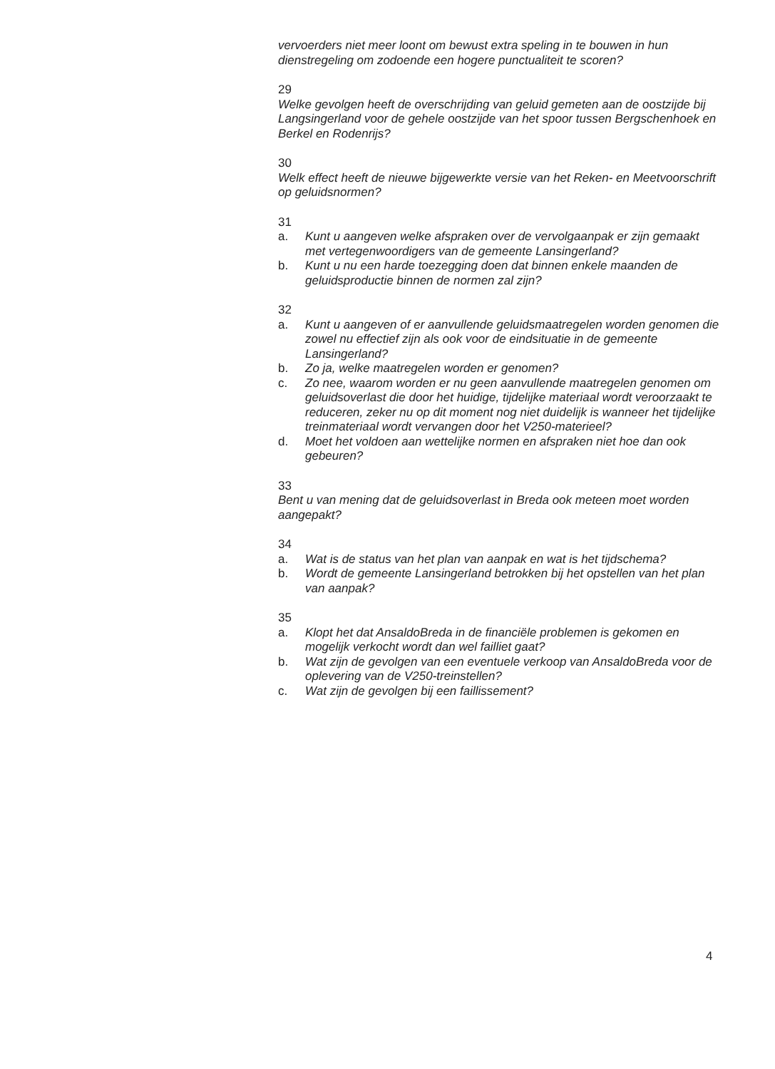vervoerders niet meer loont om bewust extra speling in te bouwen in hun dienstregeling om zodoende een hogere punctualiteit te scoren?
29
Welke gevolgen heeft de overschrijding van geluid gemeten aan de oostzijde bij Langsingerland voor de gehele oostzijde van het spoor tussen Bergschenhoek en Berkel en Rodenrijs?
30
Welk effect heeft de nieuwe bijgewerkte versie van het Reken- en Meetvoorschrift op geluidsnormen?
31
a. Kunt u aangeven welke afspraken over de vervolgaanpak er zijn gemaakt met vertegenwoordigers van de gemeente Lansingerland?
b. Kunt u nu een harde toezegging doen dat binnen enkele maanden de geluidsproductie binnen de normen zal zijn?
32
a. Kunt u aangeven of er aanvullende geluidsmaatregelen worden genomen die zowel nu effectief zijn als ook voor de eindsituatie in de gemeente Lansingerland?
b. Zo ja, welke maatregelen worden er genomen?
c. Zo nee, waarom worden er nu geen aanvullende maatregelen genomen om geluidsoverlast die door het huidige, tijdelijke materiaal wordt veroorzaakt te reduceren, zeker nu op dit moment nog niet duidelijk is wanneer het tijdelijke treinmateriaal wordt vervangen door het V250-materieel?
d. Moet het voldoen aan wettelijke normen en afspraken niet hoe dan ook gebeuren?
33
Bent u van mening dat de geluidsoverlast in Breda ook meteen moet worden aangepakt?
34
a. Wat is de status van het plan van aanpak en wat is het tijdschema?
b. Wordt de gemeente Lansingerland betrokken bij het opstellen van het plan van aanpak?
35
a. Klopt het dat AnsaldoBreda in de financiële problemen is gekomen en mogelijk verkocht wordt dan wel failliet gaat?
b. Wat zijn de gevolgen van een eventuele verkoop van AnsaldoBreda voor de oplevering van de V250-treinstellen?
c. Wat zijn de gevolgen bij een faillissement?
4